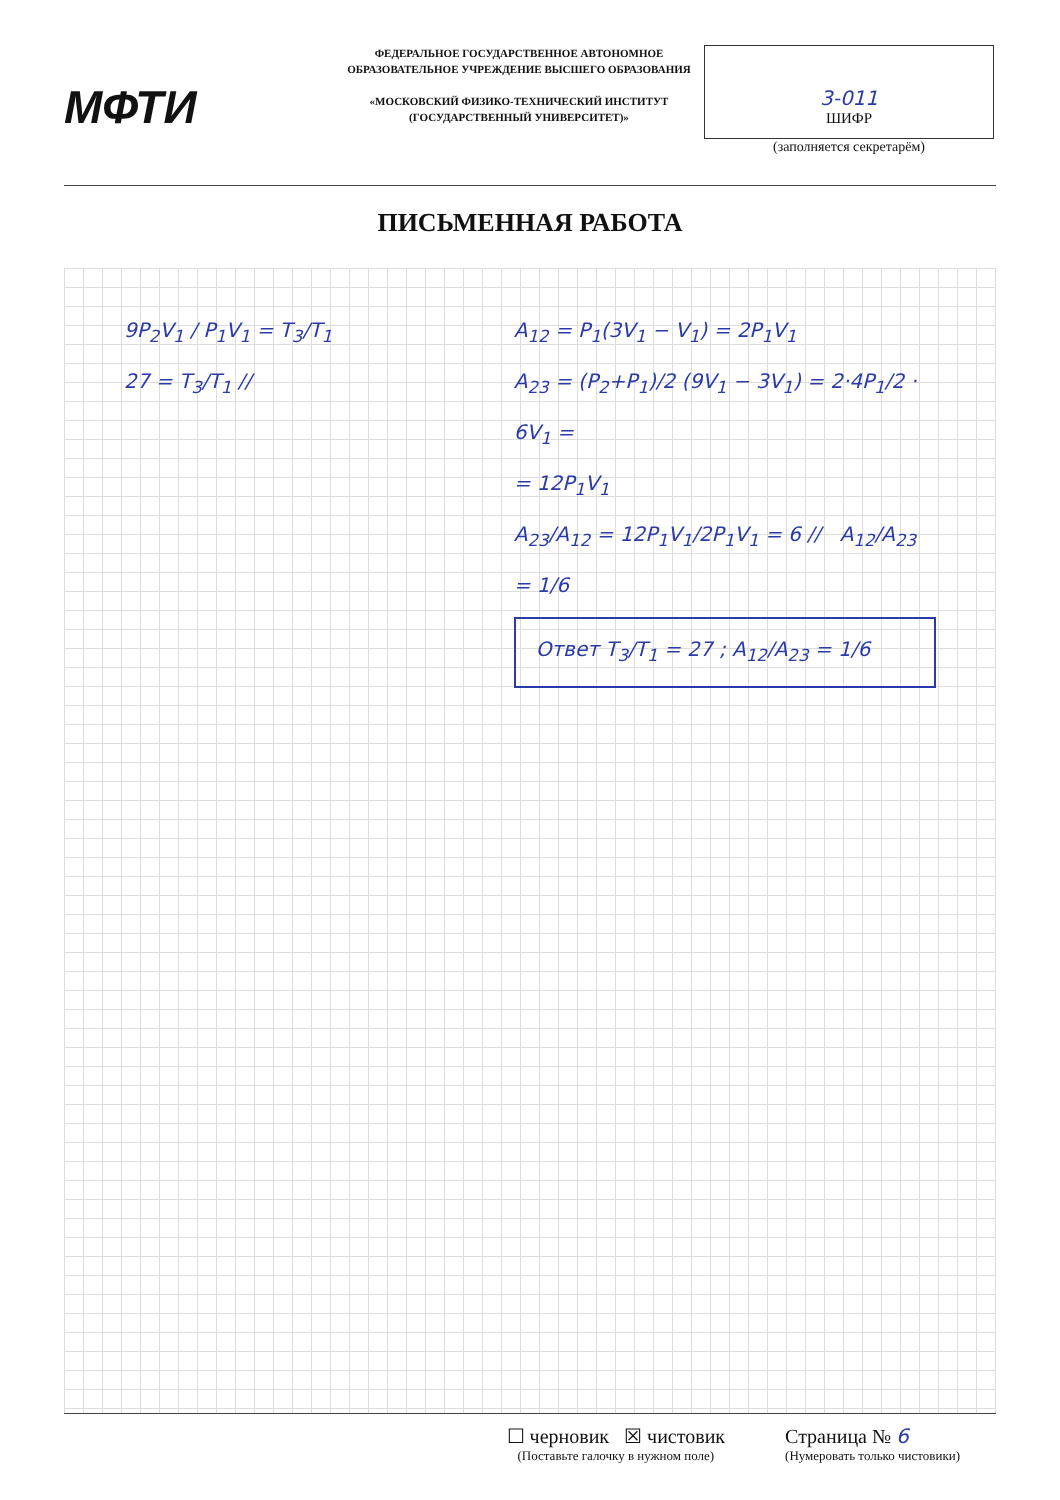МФТИ
ФЕДЕРАЛЬНОЕ ГОСУДАРСТВЕННОЕ АВТОНОМНОЕ ОБРАЗОВАТЕЛЬНОЕ УЧРЕЖДЕНИЕ ВЫСШЕГО ОБРАЗОВАНИЯ
«МОСКОВСКИЙ ФИЗИКО-ТЕХНИЧЕСКИЙ ИНСТИТУТ (ГОСУДАРСТВЕННЫЙ УНИВЕРСИТЕТ)»
3-011
ШИФР
(заполняется секретарём)
ПИСЬМЕННАЯ РАБОТА
9P<sub>2</sub>V<sub>1</sub> / P<sub>1</sub>V<sub>1</sub> = T<sub>3</sub>/T<sub>1</sub>
27 = T<sub>3</sub>/T<sub>1</sub> //
A<sub>12</sub> = P<sub>1</sub>(3V<sub>1</sub> − V<sub>1</sub>) = 2P<sub>1</sub>V<sub>1</sub>
A<sub>23</sub> = (P<sub>2</sub>+P<sub>1</sub>)/2 (9V<sub>1</sub> − 3V<sub>1</sub>) = 2·4P<sub>1</sub>/2 · 6V<sub>1</sub> =
= 12P<sub>1</sub>V<sub>1</sub>
A<sub>23</sub>/A<sub>12</sub> = 12P<sub>1</sub>V<sub>1</sub>/2P<sub>1</sub>V<sub>1</sub> = 6 // A<sub>12</sub>/A<sub>23</sub> = 1/6
Ответ T<sub>3</sub>/T<sub>1</sub> = 27 ; A<sub>12</sub>/A<sub>23</sub> = 1/6
☐ черновик ☒ чистовик
(Поставьте галочку в нужном поле)
Страница № 6
(Нумеровать только чистовики)